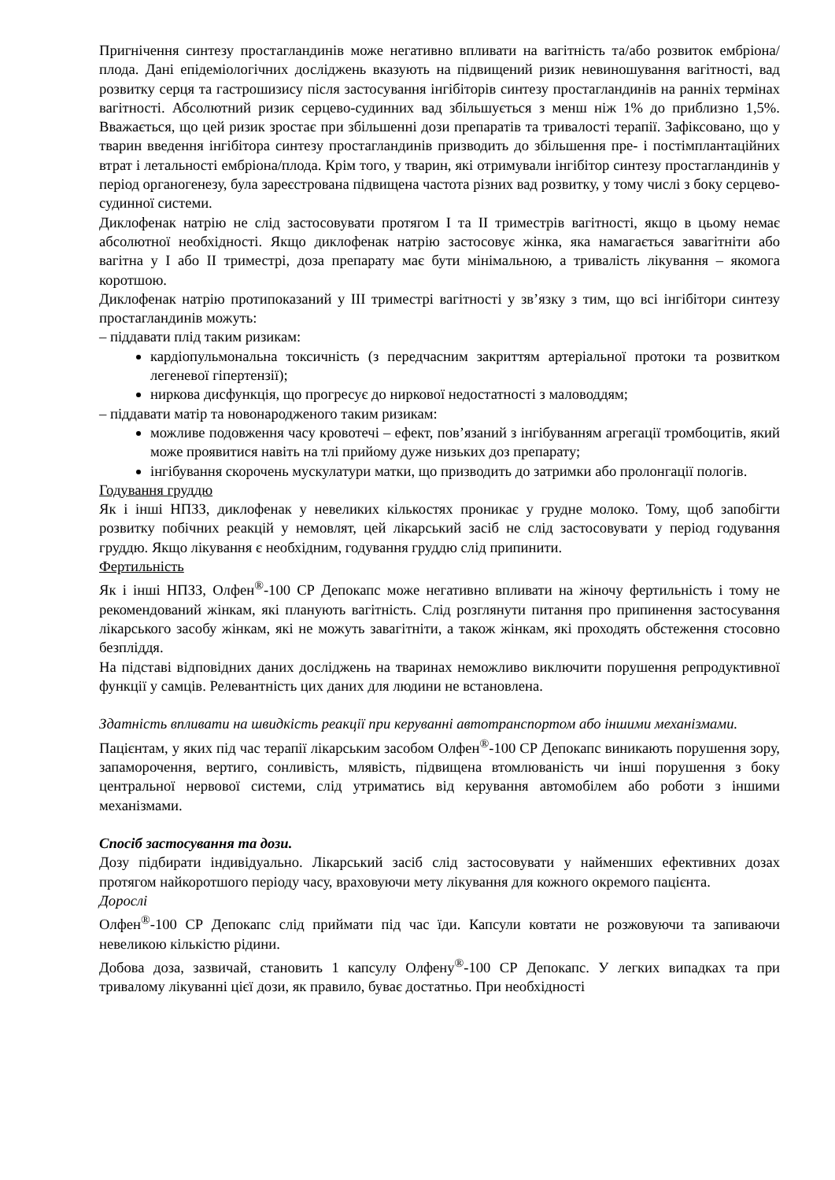Пригнічення синтезу простагландинів може негативно впливати на вагітність та/або розвиток ембріона/плода. Дані епідеміологічних досліджень вказують на підвищений ризик невиношування вагітності, вад розвитку серця та гастрошизису після застосування інгібіторів синтезу простагландинів на ранніх термінах вагітності. Абсолютний ризик серцево-судинних вад збільшується з менш ніж 1% до приблизно 1,5%. Вважається, що цей ризик зростає при збільшенні дози препаратів та тривалості терапії. Зафіксовано, що у тварин введення інгібітора синтезу простагландинів призводить до збільшення пре- і постімплантаційних втрат і летальності ембріона/плода. Крім того, у тварин, які отримували інгібітор синтезу простагландинів у період органогенезу, була зареєстрована підвищена частота різних вад розвитку, у тому числі з боку серцево-судинної системи.
Диклофенак натрію не слід застосовувати протягом I та II триместрів вагітності, якщо в цьому немає абсолютної необхідності. Якщо диклофенак натрію застосовує жінка, яка намагається завагітніти або вагітна у I або II триместрі, доза препарату має бути мінімальною, а тривалість лікування – якомога коротшою.
Диклофенак натрію протипоказаний у III триместрі вагітності у зв’язку з тим, що всі інгібітори синтезу простагландинів можуть:
– піддавати плід таким ризикам:
кардіопульмональна токсичність (з передчасним закриттям артеріальної протоки та розвитком легеневої гіпертензії);
ниркова дисфункція, що прогресує до ниркової недостатності з маловоддям;
– піддавати матір та новонародженого таким ризикам:
можливе подовження часу кровотечі – ефект, пов’язаний з інгібуванням агрегації тромбоцитів, який може проявитися навіть на тлі прийому дуже низьких доз препарату;
інгібування скорочень мускулатури матки, що призводить до затримки або пролонгації пологів.
Годування груддю
Як і інші НПЗЗ, диклофенак у невеликих кількостях проникає у грудне молоко. Тому, щоб запобігти розвитку побічних реакцій у немовлят, цей лікарський засіб не слід застосовувати у період годування груддю. Якщо лікування є необхідним, годування груддю слід припинити.
Фертильність
Як і інші НПЗЗ, Олфен<sup>®</sup>-100 СР Депокапс може негативно впливати на жіночу фертильність і тому не рекомендований жінкам, які планують вагітність. Слід розглянути питання про припинення застосування лікарського засобу жінкам, які не можуть завагітніти, а також жінкам, які проходять обстеження стосовно безпліддя.
На підставі відповідних даних досліджень на тваринах неможливо виключити порушення репродуктивної функції у самців. Релевантність цих даних для людини не встановлена.
Здатність впливати на швидкість реакції при керуванні автотранспортом або іншими механізмами.
Пацієнтам, у яких під час терапії лікарським засобом Олфен<sup>®</sup>-100 СР Депокапс виникають порушення зору, запаморочення, вертиго, сонливість, млявість, підвищена втомлюваність чи інші порушення з боку центральної нервової системи, слід утриматись від керування автомобілем або роботи з іншими механізмами.
Спосіб застосування та дози.
Дозу підбирати індивідуально. Лікарський засіб слід застосовувати у найменших ефективних дозах протягом найкоротшого періоду часу, враховуючи мету лікування для кожного окремого пацієнта.
Дорослі
Олфен<sup>®</sup>-100 СР Депокапс слід приймати під час їди. Капсули ковтати не розжовуючи та запиваючи невеликою кількістю рідини.
Добова доза, зазвичай, становить 1 капсулу Олфену<sup>®</sup>-100 СР Депокапс. У легких випадках та при тривалому лікуванні цієї дози, як правило, буває достатньо. При необхідності